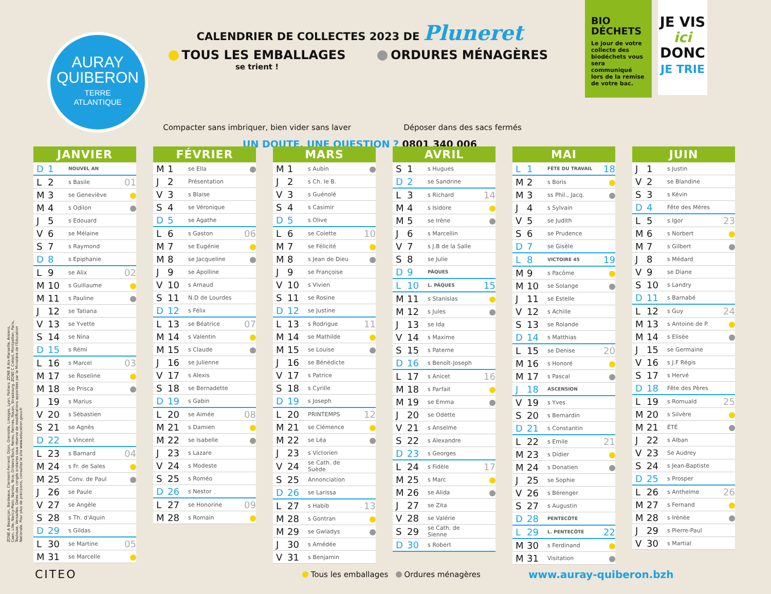AURAY
QUIBERON
TERRE
ATLANTIQUE
CALENDRIER DE COLLECTES 2023 DE Pluneret
TOUS LES EMBALLAGES
se trient !
Compacter sans imbriquer, bien vider sans laver
ORDURES MÉNAGÈRES
Déposer dans des sacs fermés
UN DOUTE, UNE QUESTION ? 0801 340 006
BIO
DÉCHETS
Le jour de votre collecte des biodéchets vous sera communiqué lors de la remise de votre bac.
JE VIS
ici
DONC
JE TRIE
ZONE A Besançon, Bordeaux, Clermont-Ferrand, Dijon, Grenoble, Limoges, Lyon, Poitiers. ZONE B Aix-Marseille, Amiens, Caen, Lille, Nancy-Metz, Nantes, Nice, Orléans-Tours, Reims, Rennes, Rouen, Strasbourg. ZONE C Créteil, Montpellier, Paris, Toulouse, Versailles. Dates des congés scolaires sous réserve de modifications apportées par le Ministère de l'Education Nationale. Pour plus de précisions, consultez le site www.education.gouv.fr
JANVIER
| D | 1 | NOUVEL AN | |
| L | 2 | s Basile | 01 |
| M | 3 | se Geneviève | |
| M | 4 | s Odilon | |
| J | 5 | s Edouard | |
| V | 6 | se Mélaine | |
| S | 7 | s Raymond | |
| D | 8 | s Epiphanie | |
| L | 9 | se Alix | 02 |
| M | 10 | s Guillaume | |
| M | 11 | s Pauline | |
| J | 12 | se Tatiana | |
| V | 13 | se Yvette | |
| S | 14 | se Nina | |
| D | 15 | s Rémi | |
| L | 16 | s Marcel | 03 |
| M | 17 | se Roseline | |
| M | 18 | se Prisca | |
| J | 19 | s Marius | |
| V | 20 | s Sébastien | |
| S | 21 | se Agnès | |
| D | 22 | s Vincent | |
| L | 23 | s Barnard | 04 |
| M | 24 | s Fr. de Sales | |
| M | 25 | Conv. de Paul | |
| J | 26 | se Paule | |
| V | 27 | se Angèle | |
| S | 28 | s Th. d'Aquin | |
| D | 29 | s Gildas | |
| L | 30 | se Martine | 05 |
| M | 31 | se Marcelle | |
FÉVRIER
| M | 1 | se Ella | |
| J | 2 | Présentation | |
| V | 3 | s Blaise | |
| S | 4 | se Véronique | |
| D | 5 | se Agathe | |
| L | 6 | s Gaston | 06 |
| M | 7 | se Eugénie | |
| M | 8 | se Jacqueline | |
| J | 9 | se Apolline | |
| V | 10 | s Arnaud | |
| S | 11 | N.D de Lourdes | |
| D | 12 | s Félix | |
| L | 13 | se Béatrice | 07 |
| M | 14 | s Valentin | |
| M | 15 | s Claude | |
| J | 16 | se Julienne | |
| V | 17 | s Alexis | |
| S | 18 | se Bernadette | |
| D | 19 | s Gabin | |
| L | 20 | se Aimée | 08 |
| M | 21 | s Damien | |
| M | 22 | se Isabelle | |
| J | 23 | s Lazare | |
| V | 24 | s Modeste | |
| S | 25 | s Roméo | |
| D | 26 | s Nestor | |
| L | 27 | se Honorine | 09 |
| M | 28 | s Romain | |
MARS
| M | 1 | s Aubin | |
| J | 2 | s Ch. le B. | |
| V | 3 | s Guénolé | |
| S | 4 | s Casimir | |
| D | 5 | s Olive | |
| L | 6 | se Colette | 10 |
| M | 7 | se Félicité | |
| M | 8 | s Jean de Dieu | |
| J | 9 | se Françoise | |
| V | 10 | s Vivien | |
| S | 11 | se Rosine | |
| D | 12 | se Justine | |
| L | 13 | s Rodrigue | 11 |
| M | 14 | se Mathilde | |
| M | 15 | se Louise | |
| J | 16 | se Bénédicte | |
| V | 17 | s Patrice | |
| S | 18 | s Cyrille | |
| D | 19 | s Joseph | |
| L | 20 | PRINTEMPS | 12 |
| M | 21 | se Clémence | |
| M | 22 | se Léa | |
| J | 23 | s Victorien | |
| V | 24 | se Cath. de Suède | |
| S | 25 | Annonciation | |
| D | 26 | se Larissa | |
| L | 27 | s Habib | 13 |
| M | 28 | s Gontran | |
| M | 29 | se Gwladys | |
| J | 30 | s Amédée | |
| V | 31 | s Benjamin | |
AVRIL
| S | 1 | s Hugues | |
| D | 2 | se Sandrine | |
| L | 3 | s Richard | 14 |
| M | 4 | s Isidore | |
| M | 5 | se Irène | |
| J | 6 | s Marcellin | |
| V | 7 | s J.B de la Salle | |
| S | 8 | se Julie | |
| D | 9 | PÂQUES | |
| L | 10 | L. PÂQUES | 15 |
| M | 11 | s Stanislas | |
| M | 12 | s Jules | |
| J | 13 | se Ida | |
| V | 14 | s Maxime | |
| S | 15 | s Paterne | |
| D | 16 | s Benoît-Joseph | |
| L | 17 | s Anicet | 16 |
| M | 18 | s Parfait | |
| M | 19 | se Emma | |
| J | 20 | se Odette | |
| V | 21 | s Anselme | |
| S | 22 | s Alexandre | |
| D | 23 | s Georges | |
| L | 24 | s Fidèle | 17 |
| M | 25 | s Marc | |
| M | 26 | se Alida | |
| J | 27 | se Zita | |
| V | 28 | se Valérie | |
| S | 29 | se Cath. de Sienne | |
| D | 30 | s Robert | |
MAI
| L | 1 | FÊTE DU TRAVAIL | 18 |
| M | 2 | s Boris | |
| M | 3 | ss Phil., Jacq. | |
| J | 4 | s Sylvain | |
| V | 5 | se Judith | |
| S | 6 | se Prudence | |
| D | 7 | se Gisèle | |
| L | 8 | VICTOIRE 45 | 19 |
| M | 9 | s Pacôme | |
| M | 10 | se Solange | |
| J | 11 | se Estelle | |
| V | 12 | s Achille | |
| S | 13 | se Rolande | |
| D | 14 | s Matthias | |
| L | 15 | se Denise | 20 |
| M | 16 | s Honoré | |
| M | 17 | s Pascal | |
| J | 18 | ASCENSION | |
| V | 19 | s Yves | |
| S | 20 | s Bernardin | |
| D | 21 | s Constantin | |
| L | 22 | s Emile | 21 |
| M | 23 | s Didier | |
| M | 24 | s Donatien | |
| J | 25 | se Sophie | |
| V | 26 | s Bérenger | |
| S | 27 | s Augustin | |
| D | 28 | PENTECÔTE | |
| L | 29 | L. PENTECÔTE | 22 |
| M | 30 | s Ferdinand | |
| M | 31 | Visitation | |
JUIN
| J | 1 | s Justin | |
| V | 2 | se Blandine | |
| S | 3 | s Kévin | |
| D | 4 | Fête des Mères | |
| L | 5 | s Igor | 23 |
| M | 6 | s Norbert | |
| M | 7 | s Gilbert | |
| J | 8 | s Médard | |
| V | 9 | se Diane | |
| S | 10 | s Landry | |
| D | 11 | s Barnabé | |
| L | 12 | s Guy | 24 |
| M | 13 | s Antoine de P. | |
| M | 14 | s Elisée | |
| J | 15 | se Germaine | |
| V | 16 | s J.F Régis | |
| S | 17 | s Hervé | |
| D | 18 | Fête des Pères | |
| L | 19 | s Romuald | 25 |
| M | 20 | s Silvère | |
| M | 21 | ÉTÉ | |
| J | 22 | s Alban | |
| V | 23 | Se Audrey | |
| S | 24 | s Jean-Baptiste | |
| D | 25 | s Prosper | |
| L | 26 | s Anthelme | 26 |
| M | 27 | s Fernand | |
| M | 28 | s Irénée | |
| J | 29 | s Pierre-Paul | |
| V | 30 | s Martial | |
CITEO
Tous les emballages Ordures ménagères
www.auray-quiberon.bzh